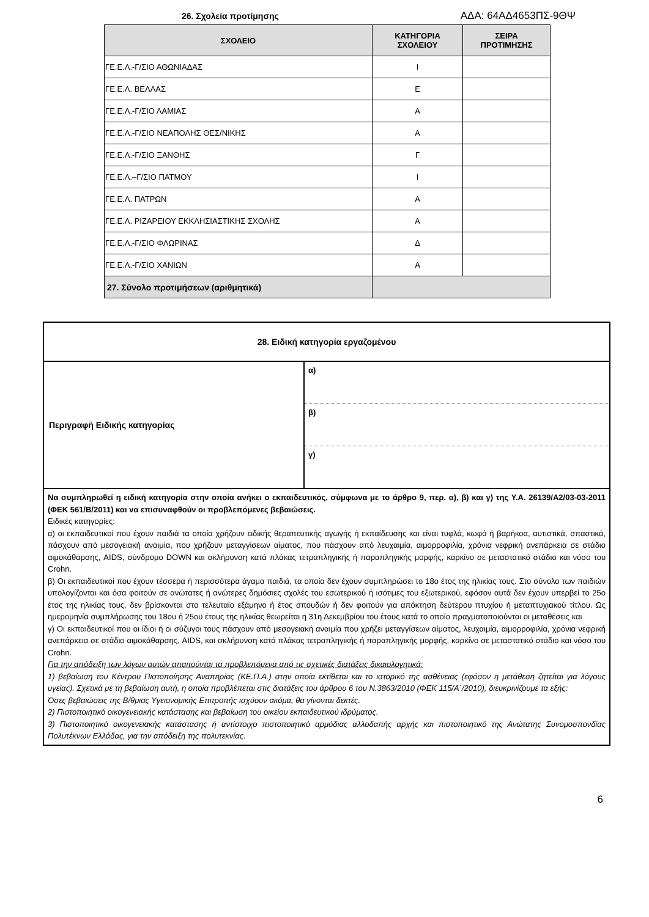ΑΔΑ: 64ΑΔ4653ΠΣ-9ΘΨ
26. Σχολεία προτίμησης
| ΣΧΟΛΕΙΟ | ΚΑΤΗΓΟΡΙΑ ΣΧΟΛΕΙΟΥ | ΣΕΙΡΑ ΠΡΟΤΙΜΗΣΗΣ |
| --- | --- | --- |
| ΓΕ.Ε.Λ.-Γ/ΣΙΟ ΑΘΩΝΙΑΔΑΣ | Ι | |
| ΓΕ.Ε.Λ. ΒΕΛΛΑΣ | Ε | |
| ΓΕ.Ε.Λ.-Γ/ΣΙΟ ΛΑΜΙΑΣ | Α | |
| ΓΕ.Ε.Λ.-Γ/ΣΙΟ ΝΕΑΠΟΛΗΣ ΘΕΣ/ΝΙΚΗΣ | Α | |
| ΓΕ.Ε.Λ.-Γ/ΣΙΟ ΞΑΝΘΗΣ | Γ | |
| ΓΕ.Ε.Λ.–Γ/ΣΙΟ ΠΑΤΜΟΥ | Ι | |
| ΓΕ.Ε.Λ. ΠΑΤΡΩΝ | Α | |
| ΓΕ.Ε.Λ. ΡΙΖΑΡΕΙΟΥ ΕΚΚΛΗΣΙΑΣΤΙΚΗΣ ΣΧΟΛΗΣ | Α | |
| ΓΕ.Ε.Λ.-Γ/ΣΙΟ ΦΛΩΡΙΝΑΣ | Δ | |
| ΓΕ.Ε.Λ.-Γ/ΣΙΟ ΧΑΝΙΩΝ | Α | |
| 27. Σύνολο προτιμήσεων (αριθμητικά) | | |
| 28. Ειδική κατηγορία εργαζομένου | |
| Περιγραφή Ειδικής κατηγορίας | α) β) γ) |
| Να συμπληρωθεί η ειδική κατηγορία στην οποία ανήκει ο εκπαιδευτικός, σύμφωνα με το άρθρο 9, περ. α), β) και γ) της Υ.Α. 26139/Α2/03-03-2011 (ΦΕΚ 561/Β/2011) και να επισυναφθούν οι προβλεπόμενες βεβαιώσεις. Ειδικές κατηγορίες: α) οι εκπαιδευτικοί που έχουν παιδιά τα οποία χρήζουν ειδικής θεραπευτικής αγωγής ή εκπαίδευσης και είναι τυφλά, κωφά ή βαρήκοα, αυτιστικά, σπαστικά, πάσχουν από μεσογειακή αναιμία, που χρήζουν μεταγγίσεων αίματος, που πάσχουν από λευχαιμία, αιμορροφιλία, χρόνια νεφρική ανεπάρκεια σε στάδιο αιμοκάθαρσης, AIDS, σύνδρομο DOWN και σκλήρυνση κατά πλάκας τετραπληγικής ή παραπληγικής μορφής, καρκίνο σε μεταστατικό στάδιο και νόσο του Crohn. β) Οι εκπαιδευτικοί που έχουν τέσσερα ή περισσότερα άγαμα παιδιά, τα οποία δεν έχουν συμπληρώσει το 18ο έτος της ηλικίας τους. Στο σύνολο των παιδιών υπολογίζονται και όσα φοιτούν σε ανώτατες ή ανώτερες δημόσιες σχολές του εσωτερικού ή ισότιμες του εξωτερικού, εφόσον αυτά δεν έχουν υπερβεί το 25ο έτος της ηλικίας τους, δεν βρίσκονται στο τελευταίο εξάμηνο ή έτος σπουδών ή δεν φοιτούν για απόκτηση δεύτερου πτυχίου ή μεταπτυχιακού τίτλου. Ως ημερομηνία συμπλήρωσης του 18ου ή 25ου έτους της ηλικίας θεωρείται η 31η Δεκεμβρίου του έτους κατά το οποίο πραγματοποιούνται οι μεταθέσεις και γ) Οι εκπαιδευτικοί που οι ίδιοι ή οι σύζυγοι τους πάσχουν από μεσογειακή αναιμία που χρήζει μεταγγίσεων αίματος, λευχαιμία, αιμορροφιλία, χρόνια νεφρική ανεπάρκεια σε στάδιο αιμοκάθαρσης, AIDS, και σκλήρυνση κατά πλάκας τετραπληγικής ή παραπληγικής μορφής, καρκίνο σε μεταστατικό στάδιο και νόσο του Crohn. Για την απόδειξη των λόγων αυτών απαιτούνται τα προβλεπόμενα από τις σχετικές διατάξεις δικαιολογητικά: 1) βεβαίωση του Κέντρου Πιστοποίησης Αναπηρίας (ΚΕ.Π.Α.) στην οποία εκτίθεται και το ιστορικό της ασθένειας (εφόσον η μετάθεση ζητείται για λόγους υγείας). Σχετικά με τη βεβαίωση αυτή, η οποία προβλέπεται στις διατάξεις του άρθρου 6 του Ν.3863/2010 (ΦΕΚ 115/Α΄/2010), διευκρινίζουμε τα εξής: Όσες βεβαιώσεις της Β/θμιας Υγειονομικής Επιτροπής ισχύουν ακόμα, θα γίνονται δεκτές. 2) Πιστοποιητικό οικογενειακής κατάστασης και βεβαίωση του οικείου εκπαιδευτικού ιδρύματος. 3) Πιστοποιητικό οικογενειακής κατάστασης ή αντίστοιχο πιστοποιητικό αρμόδιας αλλοδαπής αρχής και πιστοποιητικό της Ανώτατης Συνομοσπονδίας Πολυτέκνων Ελλάδας, για την απόδειξη της πολυτεκνίας. | |
6